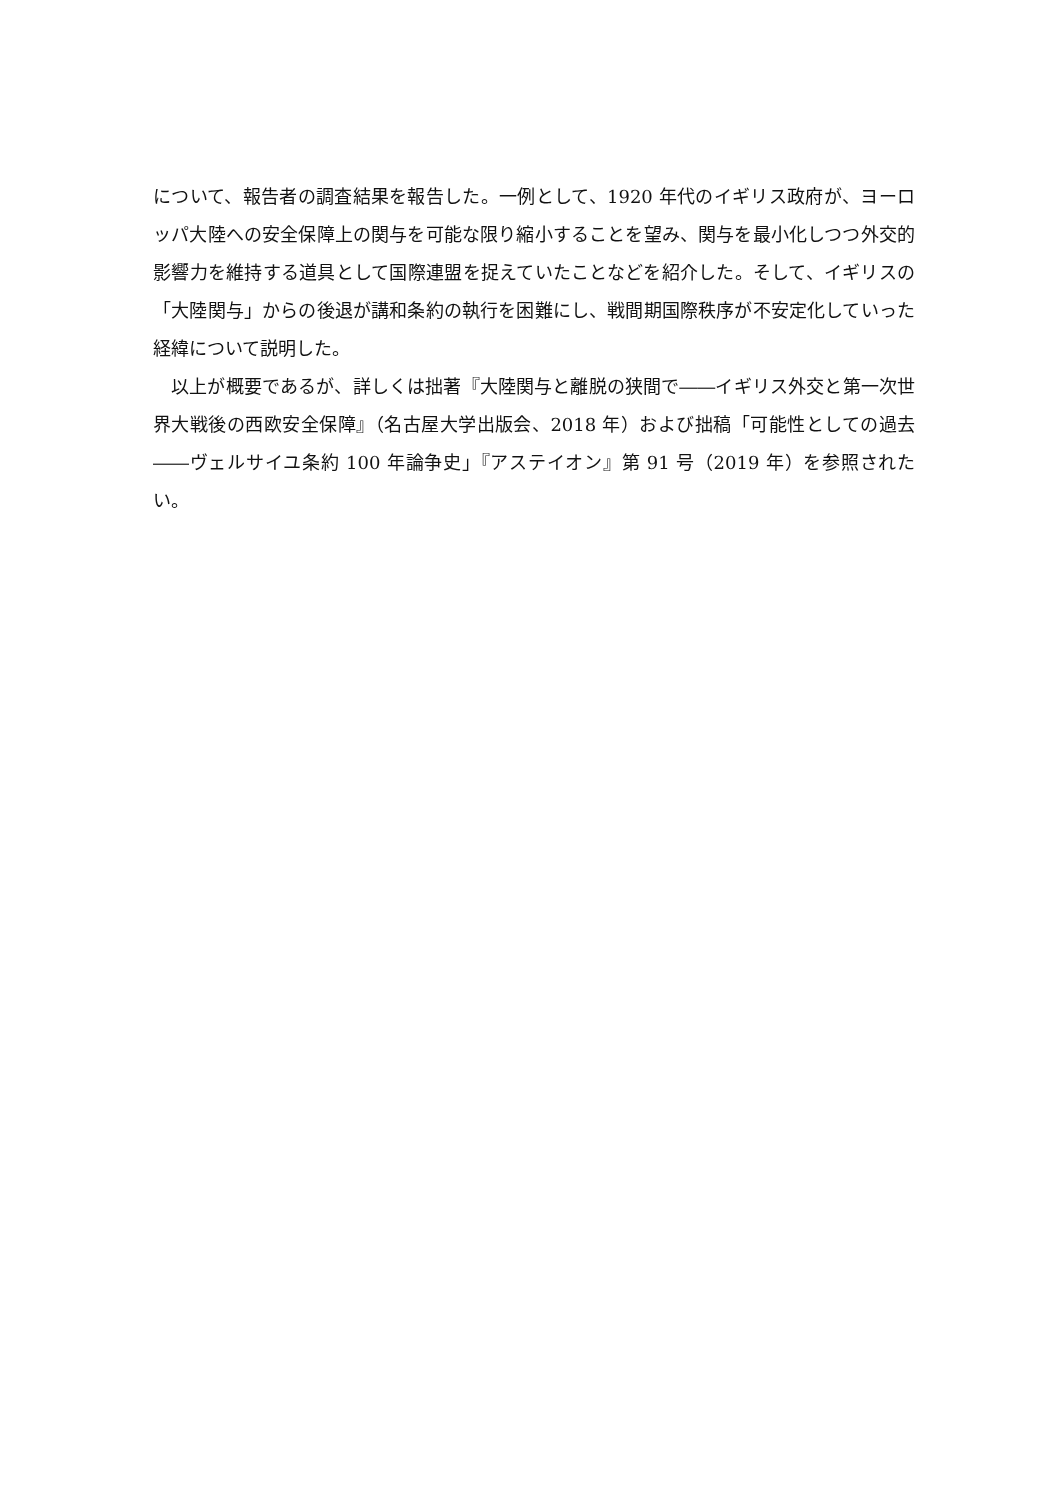について、報告者の調査結果を報告した。一例として、1920 年代のイギリス政府が、ヨーロッパ大陸への安全保障上の関与を可能な限り縮小することを望み、関与を最小化しつつ外交的影響力を維持する道具として国際連盟を捉えていたことなどを紹介した。そして、イギリスの「大陸関与」からの後退が講和条約の執行を困難にし、戦間期国際秩序が不安定化していった経緯について説明した。
　以上が概要であるが、詳しくは拙著『大陸関与と離脱の狭間で――イギリス外交と第一次世界大戦後の西欧安全保障』（名古屋大学出版会、2018 年）および拙稿「可能性としての過去――ヴェルサイユ条約 100 年論争史」『アステイオン』第 91 号（2019 年）を参照されたい。